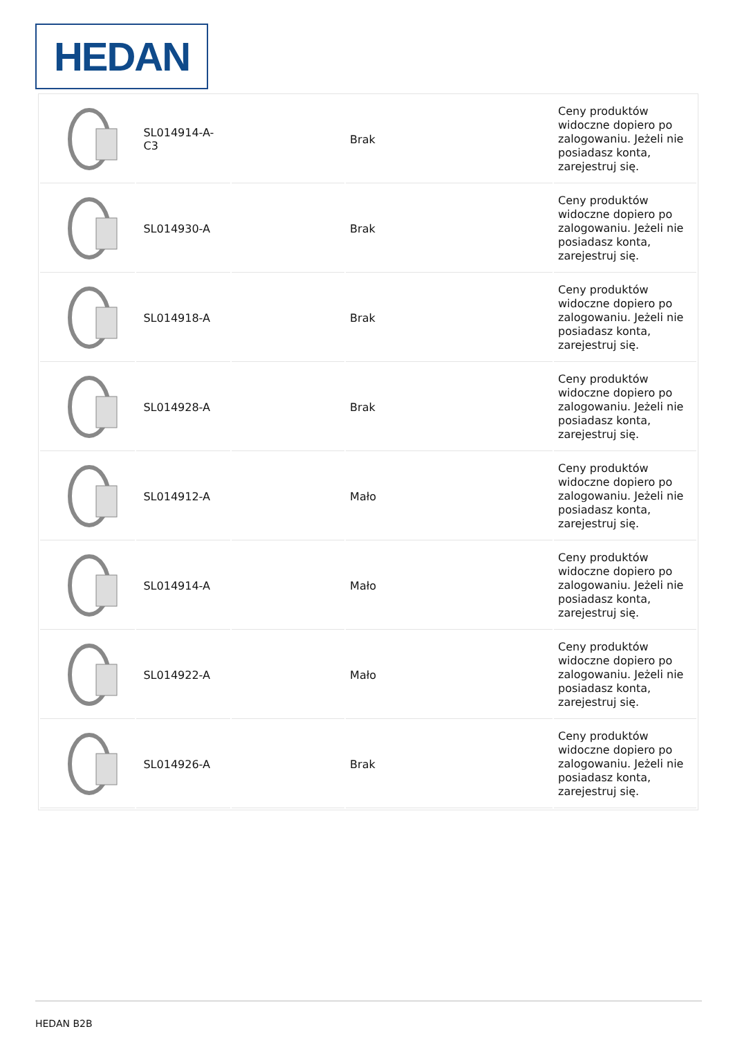HEDAN
| | SL014914-A- C3 | | Brak | Ceny produktów widoczne dopiero po zalogowaniu. Jeżeli nie posiadasz konta, zarejestruj się. |
| | SL014930-A | | Brak | Ceny produktów widoczne dopiero po zalogowaniu. Jeżeli nie posiadasz konta, zarejestruj się. |
| | SL014918-A | | Brak | Ceny produktów widoczne dopiero po zalogowaniu. Jeżeli nie posiadasz konta, zarejestruj się. |
| | SL014928-A | | Brak | Ceny produktów widoczne dopiero po zalogowaniu. Jeżeli nie posiadasz konta, zarejestruj się. |
| | SL014912-A | | Mało | Ceny produktów widoczne dopiero po zalogowaniu. Jeżeli nie posiadasz konta, zarejestruj się. |
| | SL014914-A | | Mało | Ceny produktów widoczne dopiero po zalogowaniu. Jeżeli nie posiadasz konta, zarejestruj się. |
| | SL014922-A | | Mało | Ceny produktów widoczne dopiero po zalogowaniu. Jeżeli nie posiadasz konta, zarejestruj się. |
| | SL014926-A | | Brak | Ceny produktów widoczne dopiero po zalogowaniu. Jeżeli nie posiadasz konta, zarejestruj się. |
HEDAN B2B